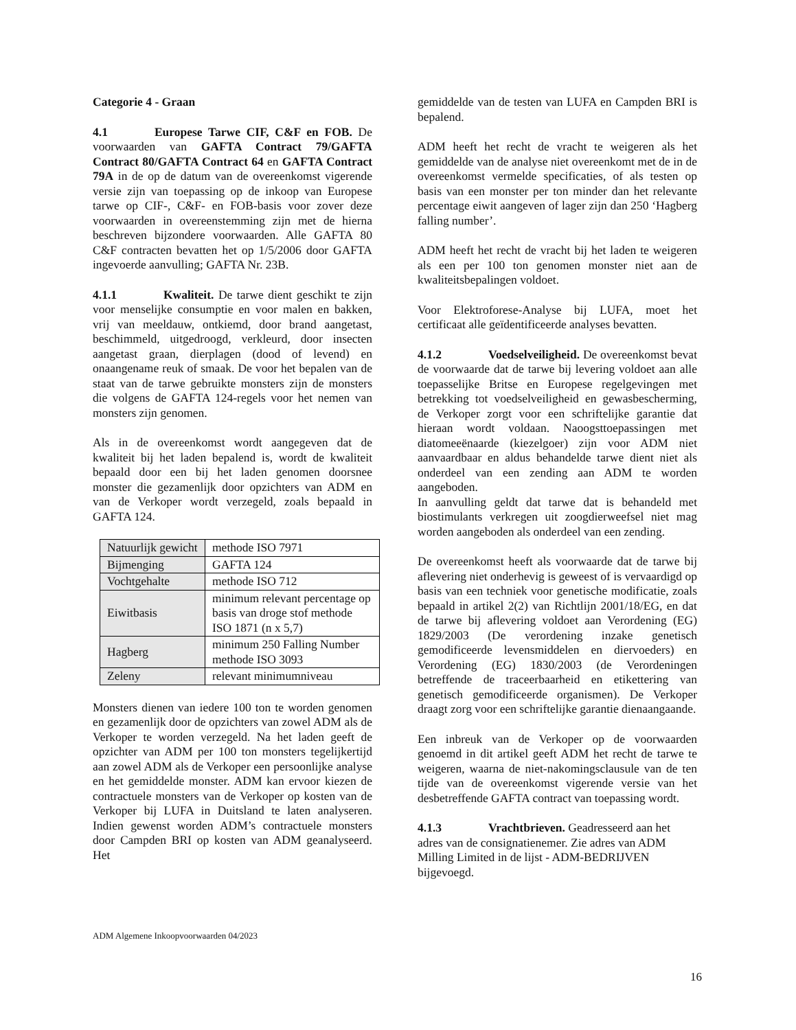Categorie 4 - Graan
4.1 Europese Tarwe CIF, C&F en FOB. De voorwaarden van GAFTA Contract 79/GAFTA Contract 80/GAFTA Contract 64 en GAFTA Contract 79A in de op de datum van de overeenkomst vigerende versie zijn van toepassing op de inkoop van Europese tarwe op CIF-, C&F- en FOB-basis voor zover deze voorwaarden in overeenstemming zijn met de hierna beschreven bijzondere voorwaarden. Alle GAFTA 80 C&F contracten bevatten het op 1/5/2006 door GAFTA ingevoerde aanvulling; GAFTA Nr. 23B.
4.1.1 Kwaliteit. De tarwe dient geschikt te zijn voor menselijke consumptie en voor malen en bakken, vrij van meeldauw, ontkiemd, door brand aangetast, beschimmeld, uitgedroogd, verkleurd, door insecten aangetast graan, dierplagen (dood of levend) en onaangename reuk of smaak. De voor het bepalen van de staat van de tarwe gebruikte monsters zijn de monsters die volgens de GAFTA 124-regels voor het nemen van monsters zijn genomen.
Als in de overeenkomst wordt aangegeven dat de kwaliteit bij het laden bepalend is, wordt de kwaliteit bepaald door een bij het laden genomen doorsnee monster die gezamenlijk door opzichters van ADM en van de Verkoper wordt verzegeld, zoals bepaald in GAFTA 124.
| Natuurlijk gewicht | methode ISO 7971 |
| Bijmenging | GAFTA 124 |
| Vochtgehalte | methode ISO 712 |
| Eiwitbasis | minimum relevant percentage op basis van droge stof methode ISO 1871 (n x 5,7) |
| Hagberg | minimum 250 Falling Number methode ISO 3093 |
| Zeleny | relevant minimumniveau |
Monsters dienen van iedere 100 ton te worden genomen en gezamenlijk door de opzichters van zowel ADM als de Verkoper te worden verzegeld. Na het laden geeft de opzichter van ADM per 100 ton monsters tegelijkertijd aan zowel ADM als de Verkoper een persoonlijke analyse en het gemiddelde monster. ADM kan ervoor kiezen de contractuele monsters van de Verkoper op kosten van de Verkoper bij LUFA in Duitsland te laten analyseren. Indien gewenst worden ADM’s contractuele monsters door Campden BRI op kosten van ADM geanalyseerd. Het
gemiddelde van de testen van LUFA en Campden BRI is bepalend.
ADM heeft het recht de vracht te weigeren als het gemiddelde van de analyse niet overeenkomt met de in de overeenkomst vermelde specificaties, of als testen op basis van een monster per ton minder dan het relevante percentage eiwit aangeven of lager zijn dan 250 ‘Hagberg falling number’.
ADM heeft het recht de vracht bij het laden te weigeren als een per 100 ton genomen monster niet aan de kwaliteitsbepalingen voldoet.
Voor Elektroforese-Analyse bij LUFA, moet het certificaat alle geïdentificeerde analyses bevatten.
4.1.2 Voedselveiligheid. De overeenkomst bevat de voorwaarde dat de tarwe bij levering voldoet aan alle toepasselijke Britse en Europese regelgevingen met betrekking tot voedselveiligheid en gewasbescherming, de Verkoper zorgt voor een schriftelijke garantie dat hieraan wordt voldaan. Naoogsttoepassingen met diatomeeënaarde (kiezelgoer) zijn voor ADM niet aanvaardbaar en aldus behandelde tarwe dient niet als onderdeel van een zending aan ADM te worden aangeboden.
In aanvulling geldt dat tarwe dat is behandeld met biostimulants verkregen uit zoogdierweefsel niet mag worden aangeboden als onderdeel van een zending.
De overeenkomst heeft als voorwaarde dat de tarwe bij aflevering niet onderhevig is geweest of is vervaardigd op basis van een techniek voor genetische modificatie, zoals bepaald in artikel 2(2) van Richtlijn 2001/18/EG, en dat de tarwe bij aflevering voldoet aan Verordening (EG) 1829/2003 (De verordening inzake genetisch gemodificeerde levensmiddelen en diervoeders) en Verordening (EG) 1830/2003 (de Verordeningen betreffende de traceerbaarheid en etikettering van genetisch gemodificeerde organismen). De Verkoper draagt zorg voor een schriftelijke garantie dienaangaande.
Een inbreuk van de Verkoper op de voorwaarden genoemd in dit artikel geeft ADM het recht de tarwe te weigeren, waarna de niet-nakomingsclausule van de ten tijde van de overeenkomst vigerende versie van het desbetreffende GAFTA contract van toepassing wordt.
4.1.3 Vrachtbrieven. Geadresseerd aan het adres van de consignatienemer. Zie adres van ADM Milling Limited in de lijst - ADM-BEDRIJVEN bijgevoegd.
ADM Algemene Inkoopvoorwaarden 04/2023
16